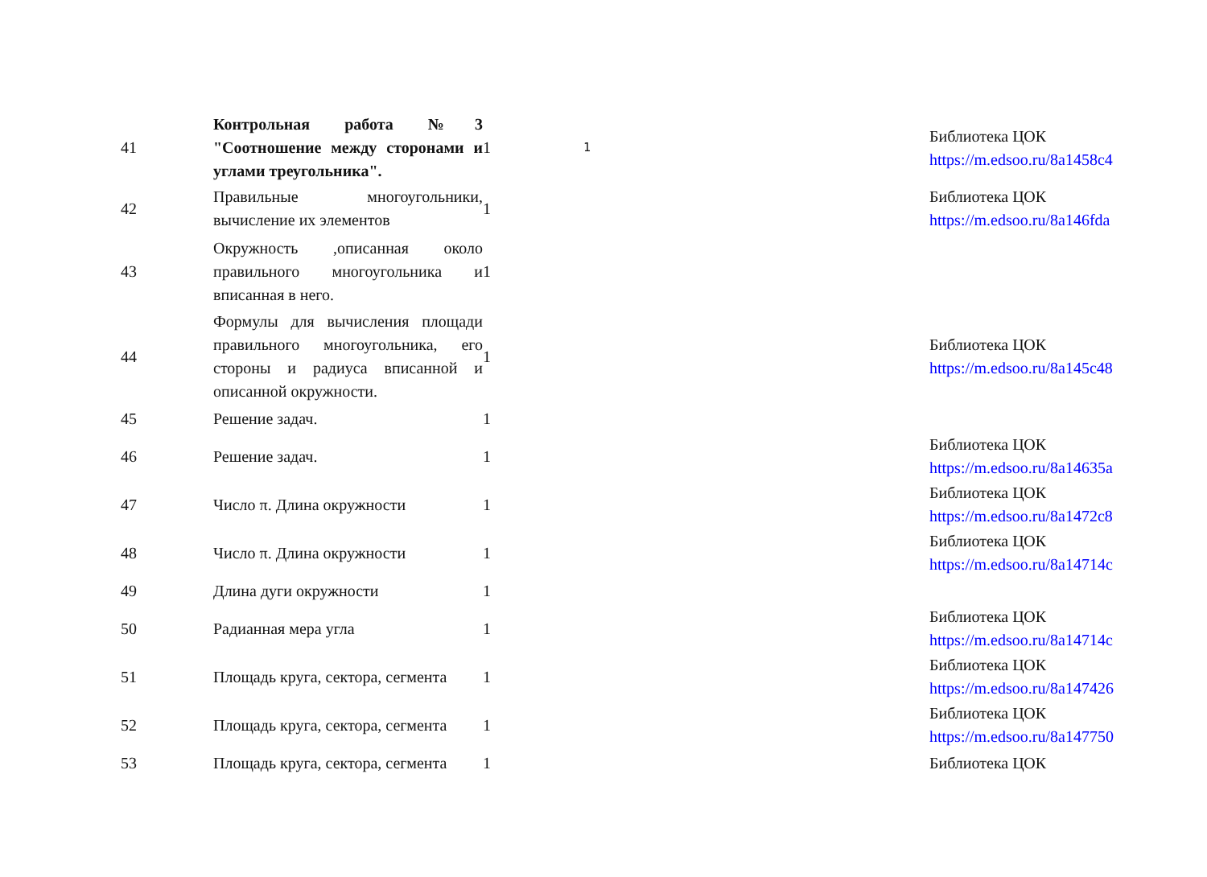| 41 | Контрольная работа №3 "Соотношение между сторонами и углами треугольника". | 1 | 1 | | Библиотека ЦОК https://m.edsoo.ru/8a1458c4 |
| 42 | Правильные многоугольники, вычисление их элементов | 1 | | | Библиотека ЦОК https://m.edsoo.ru/8a146fda |
| 43 | Окружность ,описанная около правильного многоугольника и вписанная в него. | 1 | | | |
| 44 | Формулы для вычисления площади правильного многоугольника, его стороны и радиуса вписанной и описанной окружности. | 1 | | | Библиотека ЦОК https://m.edsoo.ru/8a145c48 |
| 45 | Решение задач. | 1 | | | |
| 46 | Решение задач. | 1 | | | Библиотека ЦОК https://m.edsoo.ru/8a14635a |
| 47 | Число π. Длина окружности | 1 | | | Библиотека ЦОК https://m.edsoo.ru/8a1472c8 |
| 48 | Число π. Длина окружности | 1 | | | Библиотека ЦОК https://m.edsoo.ru/8a14714c |
| 49 | Длина дуги окружности | 1 | | | |
| 50 | Радианная мера угла | 1 | | | Библиотека ЦОК https://m.edsoo.ru/8a14714c |
| 51 | Площадь круга, сектора, сегмента | 1 | | | Библиотека ЦОК https://m.edsoo.ru/8a147426 |
| 52 | Площадь круга, сектора, сегмента | 1 | | | Библиотека ЦОК https://m.edsoo.ru/8a147750 |
| 53 | Площадь круга, сектора, сегмента | 1 | | | Библиотека ЦОК |